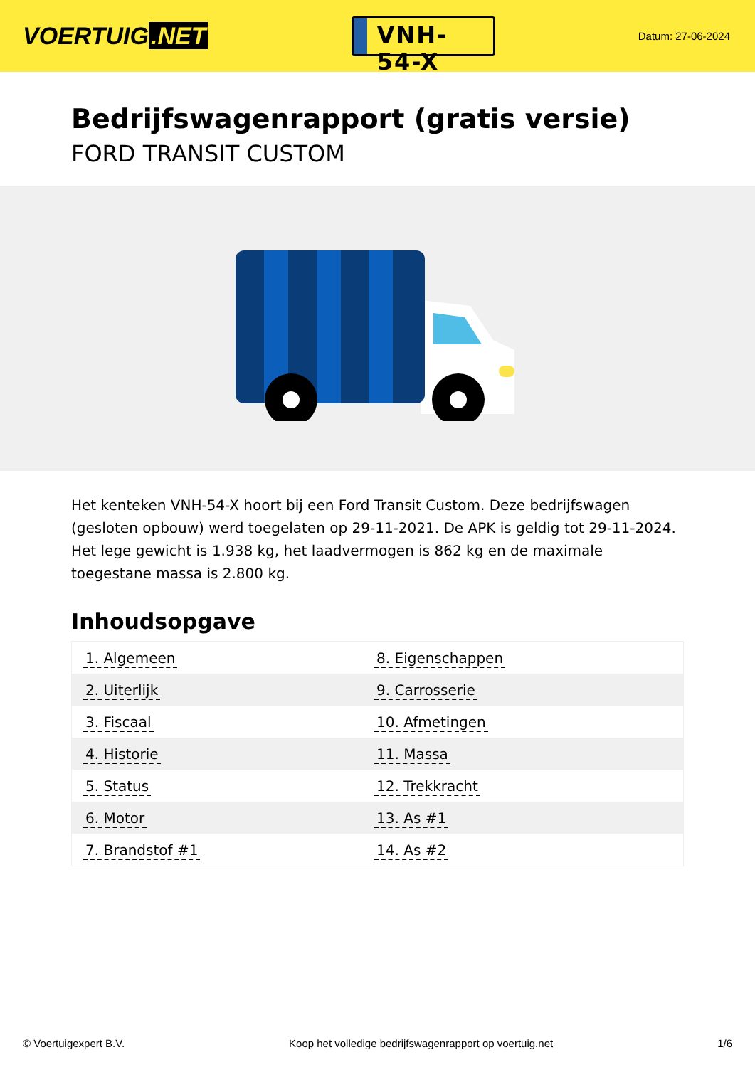VOERTUIG.NET
VNH-54-X
Datum: 27-06-2024
Bedrijfswagenrapport (gratis versie)
FORD TRANSIT CUSTOM
Het kenteken VNH-54-X hoort bij een Ford Transit Custom. Deze bedrijfswagen (gesloten opbouw) werd toegelaten op 29-11-2021. De APK is geldig tot 29-11-2024. Het lege gewicht is 1.938 kg, het laadvermogen is 862 kg en de maximale toegestane massa is 2.800 kg.
Inhoudsopgave
| 1. Algemeen | 8. Eigenschappen |
| 2. Uiterlijk | 9. Carrosserie |
| 3. Fiscaal | 10. Afmetingen |
| 4. Historie | 11. Massa |
| 5. Status | 12. Trekkracht |
| 6. Motor | 13. As #1 |
| 7. Brandstof #1 | 14. As #2 |
© Voertuigexpert B.V. Koop het volledige bedrijfswagenrapport op voertuig.net
1/6